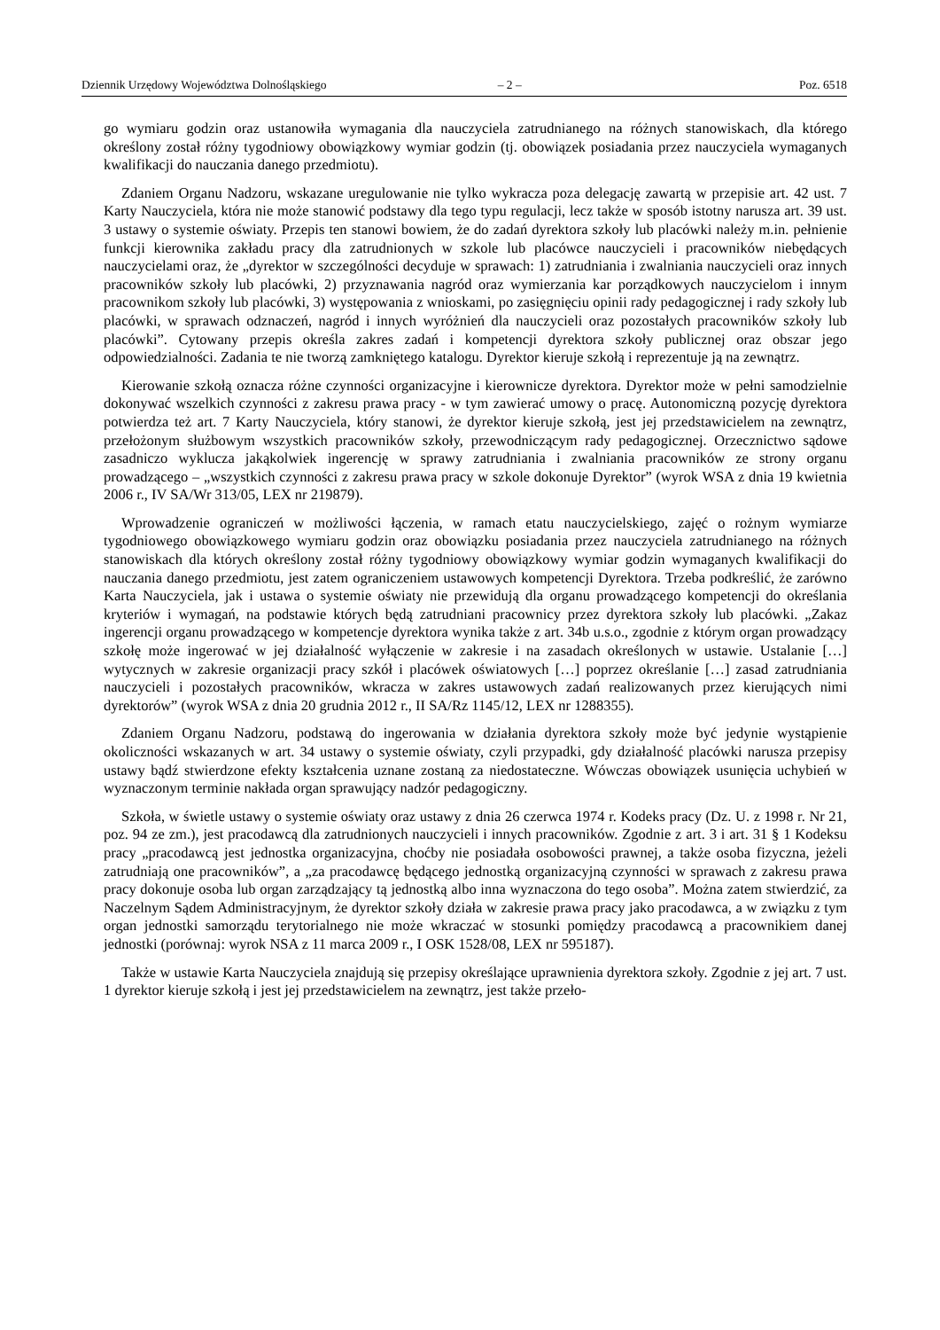Dziennik Urzędowy Województwa Dolnośląskiego – 2 – Poz. 6518
go wymiaru godzin oraz ustanowiła wymagania dla nauczyciela zatrudnianego na różnych stanowiskach, dla którego określony został różny tygodniowy obowiązkowy wymiar godzin (tj. obowiązek posiadania przez nauczyciela wymaganych kwalifikacji do nauczania danego przedmiotu).
Zdaniem Organu Nadzoru, wskazane uregulowanie nie tylko wykracza poza delegację zawartą w przepisie art. 42 ust. 7 Karty Nauczyciela, która nie może stanowić podstawy dla tego typu regulacji, lecz także w sposób istotny narusza art. 39 ust. 3 ustawy o systemie oświaty. Przepis ten stanowi bowiem, że do zadań dyrektora szkoły lub placówki należy m.in. pełnienie funkcji kierownika zakładu pracy dla zatrudnionych w szkole lub placówce nauczycieli i pracowników niebędących nauczycielami oraz, że „dyrektor w szczególności decyduje w sprawach: 1) zatrudniania i zwalniania nauczycieli oraz innych pracowników szkoły lub placówki, 2) przyznawania nagród oraz wymierzania kar porządkowych nauczycielom i innym pracownikom szkoły lub placówki, 3) występowania z wnioskami, po zasięgnięciu opinii rady pedagogicznej i rady szkoły lub placówki, w sprawach odznaczeń, nagród i innych wyróżnień dla nauczycieli oraz pozostałych pracowników szkoły lub placówki”. Cytowany przepis określa zakres zadań i kompetencji dyrektora szkoły publicznej oraz obszar jego odpowiedzialności. Zadania te nie tworzą zamkniętego katalogu. Dyrektor kieruje szkołą i reprezentuje ją na zewnątrz.
Kierowanie szkołą oznacza różne czynności organizacyjne i kierownicze dyrektora. Dyrektor może w pełni samodzielnie dokonywać wszelkich czynności z zakresu prawa pracy - w tym zawierać umowy o pracę. Autonomiczną pozycję dyrektora potwierdza też art. 7 Karty Nauczyciela, który stanowi, że dyrektor kieruje szkołą, jest jej przedstawicielem na zewnątrz, przełożonym służbowym wszystkich pracowników szkoły, przewodniczącym rady pedagogicznej. Orzecznictwo sądowe zasadniczo wyklucza jakąkolwiek ingerencję w sprawy zatrudniania i zwalniania pracowników ze strony organu prowadzącego – „wszystkich czynności z zakresu prawa pracy w szkole dokonuje Dyrektor” (wyrok WSA z dnia 19 kwietnia 2006 r., IV SA/Wr 313/05, LEX nr 219879).
Wprowadzenie ograniczeń w możliwości łączenia, w ramach etatu nauczycielskiego, zajęć o rożnym wymiarze tygodniowego obowiązkowego wymiaru godzin oraz obowiązku posiadania przez nauczyciela zatrudnianego na różnych stanowiskach dla których określony został różny tygodniowy obowiązkowy wymiar godzin wymaganych kwalifikacji do nauczania danego przedmiotu, jest zatem ograniczeniem ustawowych kompetencji Dyrektora. Trzeba podkreślić, że zarówno Karta Nauczyciela, jak i ustawa o systemie oświaty nie przewidują dla organu prowadzącego kompetencji do określania kryteriów i wymagań, na podstawie których będą zatrudniani pracownicy przez dyrektora szkoły lub placówki. „Zakaz ingerencji organu prowadzącego w kompetencje dyrektora wynika także z art. 34b u.s.o., zgodnie z którym organ prowadzący szkołę może ingerować w jej działalność wyłączenie w zakresie i na zasadach określonych w ustawie. Ustalanie […] wytycznych w zakresie organizacji pracy szkół i placówek oświatowych […] poprzez określanie […] zasad zatrudniania nauczycieli i pozostałych pracowników, wkracza w zakres ustawowych zadań realizowanych przez kierujących nimi dyrektorów” (wyrok WSA z dnia 20 grudnia 2012 r., II SA/Rz 1145/12, LEX nr 1288355).
Zdaniem Organu Nadzoru, podstawą do ingerowania w działania dyrektora szkoły może być jedynie wystąpienie okoliczności wskazanych w art. 34 ustawy o systemie oświaty, czyli przypadki, gdy działalność placówki narusza przepisy ustawy bądź stwierdzone efekty kształcenia uznane zostaną za niedostateczne. Wówczas obowiązek usunięcia uchybień w wyznaczonym terminie nakłada organ sprawujący nadzór pedagogiczny.
Szkoła, w świetle ustawy o systemie oświaty oraz ustawy z dnia 26 czerwca 1974 r. Kodeks pracy (Dz. U. z 1998 r. Nr 21, poz. 94 ze zm.), jest pracodawcą dla zatrudnionych nauczycieli i innych pracowników. Zgodnie z art. 3 i art. 31 § 1 Kodeksu pracy „pracodawcą jest jednostka organizacyjna, choćby nie posiadała osobowości prawnej, a także osoba fizyczna, jeżeli zatrudniają one pracowników”, a „za pracodawcę będącego jednostką organizacyjną czynności w sprawach z zakresu prawa pracy dokonuje osoba lub organ zarządzający tą jednostką albo inna wyznaczona do tego osoba”. Można zatem stwierdzić, za Naczelnym Sądem Administracyjnym, że dyrektor szkoły działa w zakresie prawa pracy jako pracodawca, a w związku z tym organ jednostki samorządu terytorialnego nie może wkraczać w stosunki pomiędzy pracodawcą a pracownikiem danej jednostki (porównaj: wyrok NSA z 11 marca 2009 r., I OSK 1528/08, LEX nr 595187).
Także w ustawie Karta Nauczyciela znajdują się przepisy określające uprawnienia dyrektora szkoły. Zgodnie z jej art. 7 ust. 1 dyrektor kieruje szkołą i jest jej przedstawicielem na zewnątrz, jest także przeło-